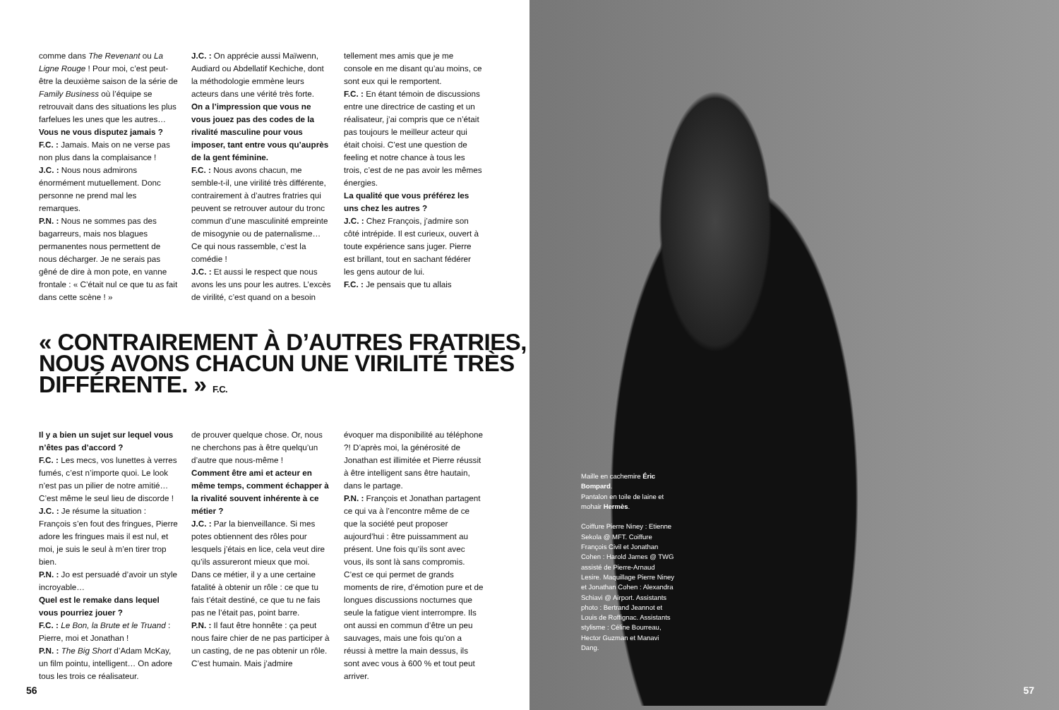comme dans The Revenant ou La Ligne Rouge ! Pour moi, c’est peut-être la deuxième saison de la série de Family Business où l’équipe se retrouvait dans des situations les plus farfelues les unes que les autres…
Vous ne vous disputez jamais ?
F.C. : Jamais. Mais on ne verse pas non plus dans la complaisance !
J.C. : Nous nous admirons énormément mutuellement. Donc personne ne prend mal les remarques.
P.N. : Nous ne sommes pas des bagarreurs, mais nos blagues permanentes nous permettent de nous décharger. Je ne serais pas gêné de dire à mon pote, en vanne frontale : « C’était nul ce que tu as fait dans cette scène ! »
J.C. : On apprécie aussi Maïwenn, Audiard ou Abdellatif Kechiche, dont la méthodologie emmène leurs acteurs dans une vérité très forte.
On a l’impression que vous ne vous jouez pas des codes de la rivalité masculine pour vous imposer, tant entre vous qu’auprès de la gent féminine.
F.C. : Nous avons chacun, me semble-t-il, une virilité très différente, contrairement à d’autres fratries qui peuvent se retrouver autour du tronc commun d’une masculinité empreinte de misogynie ou de paternalisme… Ce qui nous rassemble, c’est la comédie !
J.C. : Et aussi le respect que nous avons les uns pour les autres. L’excès de virilité, c’est quand on a besoin
tellement mes amis que je me console en me disant qu’au moins, ce sont eux qui le remportent.
F.C. : En étant témoin de discussions entre une directrice de casting et un réalisateur, j’ai compris que ce n’était pas toujours le meilleur acteur qui était choisi. C’est une question de feeling et notre chance à tous les trois, c’est de ne pas avoir les mêmes énergies.
La qualité que vous préférez les uns chez les autres ?
J.C. : Chez François, j’admire son côté intrépide. Il est curieux, ouvert à toute expérience sans juger. Pierre est brillant, tout en sachant fédérer les gens autour de lui.
F.C. : Je pensais que tu allais
« CONTRAIREMENT À D’AUTRES FRATRIES, NOUS AVONS CHACUN UNE VIRILITÉ TRÈS DIFFÉRENTE. » F.C.
Il y a bien un sujet sur lequel vous n’êtes pas d’accord ?
F.C. : Les mecs, vos lunettes à verres fumés, c’est n’importe quoi. Le look n’est pas un pilier de notre amitié… C’est même le seul lieu de discorde !
J.C. : Je résume la situation : François s’en fout des fringues, Pierre adore les fringues mais il est nul, et moi, je suis le seul à m’en tirer trop bien.
P.N. : Jo est persuadé d’avoir un style incroyable…
Quel est le remake dans lequel vous pourriez jouer ?
F.C. : Le Bon, la Brute et le Truand : Pierre, moi et Jonathan !
P.N. : The Big Short d’Adam McKay, un film pointu, intelligent… On adore tous les trois ce réalisateur.
de prouver quelque chose. Or, nous ne cherchons pas à être quelqu’un d’autre que nous-même !
Comment être ami et acteur en même temps, comment échapper à la rivalité souvent inhérente à ce métier ?
J.C. : Par la bienveillance. Si mes potes obtiennent des rôles pour lesquels j’étais en lice, cela veut dire qu’ils assureront mieux que moi. Dans ce métier, il y a une certaine fatalité à obtenir un rôle : ce que tu fais t’était destiné, ce que tu ne fais pas ne l’était pas, point barre.
P.N. : Il faut être honnête : ça peut nous faire chier de ne pas participer à un casting, de ne pas obtenir un rôle. C’est humain. Mais j’admire
évoquer ma disponibilité au téléphone ?! D’après moi, la générosité de Jonathan est illimitée et Pierre réussit à être intelligent sans être hautain, dans le partage.
P.N. : François et Jonathan partagent ce qui va à l’encontre même de ce que la société peut proposer aujourd’hui : être puissamment au présent. Une fois qu’ils sont avec vous, ils sont là sans compromis. C’est ce qui permet de grands moments de rire, d’émotion pure et de longues discussions nocturnes que seule la fatigue vient interrompre. Ils ont aussi en commun d’être un peu sauvages, mais une fois qu’on a réussi à mettre la main dessus, ils sont avec vous à 600 % et tout peut arriver.
56
Maille en cachemire Éric Bompard.
Pantalon en toile de laine et mohair Hermès.
Coiffure Pierre Niney : Etienne Sekola @ MFT. Coiffure François Civil et Jonathan Cohen : Harold James @ TWG assisté de Pierre-Arnaud Lesire. Maquillage Pierre Niney et Jonathan Cohen : Alexandra Schiavi @ Airport. Assistants photo : Bertrand Jeannot et Louis de Roffignac. Assistants stylisme : Céline Bourreau, Hector Guzman et Manavi Dang.
57